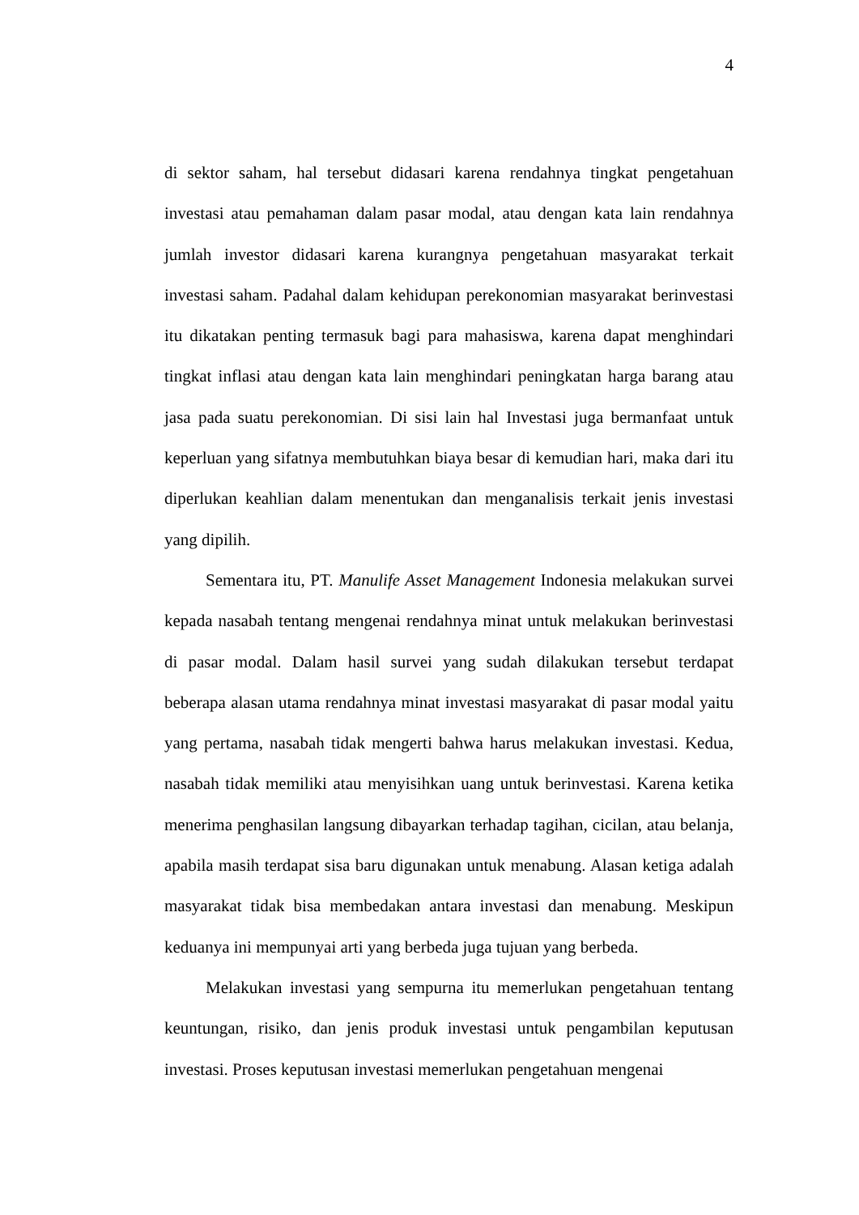4
di sektor saham, hal tersebut didasari karena rendahnya tingkat pengetahuan investasi atau pemahaman dalam pasar modal, atau dengan kata lain rendahnya jumlah investor didasari karena kurangnya pengetahuan masyarakat terkait investasi saham. Padahal dalam kehidupan perekonomian masyarakat berinvestasi itu dikatakan penting termasuk bagi para mahasiswa, karena dapat menghindari tingkat inflasi atau dengan kata lain menghindari peningkatan harga barang atau jasa pada suatu perekonomian. Di sisi lain hal Investasi juga bermanfaat untuk keperluan yang sifatnya membutuhkan biaya besar di kemudian hari, maka dari itu diperlukan keahlian dalam menentukan dan menganalisis terkait jenis investasi yang dipilih.
Sementara itu, PT. Manulife Asset Management Indonesia melakukan survei kepada nasabah tentang mengenai rendahnya minat untuk melakukan berinvestasi di pasar modal. Dalam hasil survei yang sudah dilakukan tersebut terdapat beberapa alasan utama rendahnya minat investasi masyarakat di pasar modal yaitu yang pertama, nasabah tidak mengerti bahwa harus melakukan investasi. Kedua, nasabah tidak memiliki atau menyisihkan uang untuk berinvestasi. Karena ketika menerima penghasilan langsung dibayarkan terhadap tagihan, cicilan, atau belanja, apabila masih terdapat sisa baru digunakan untuk menabung. Alasan ketiga adalah masyarakat tidak bisa membedakan antara investasi dan menabung. Meskipun keduanya ini mempunyai arti yang berbeda juga tujuan yang berbeda.
Melakukan investasi yang sempurna itu memerlukan pengetahuan tentang keuntungan, risiko, dan jenis produk investasi untuk pengambilan keputusan investasi. Proses keputusan investasi memerlukan pengetahuan mengenai